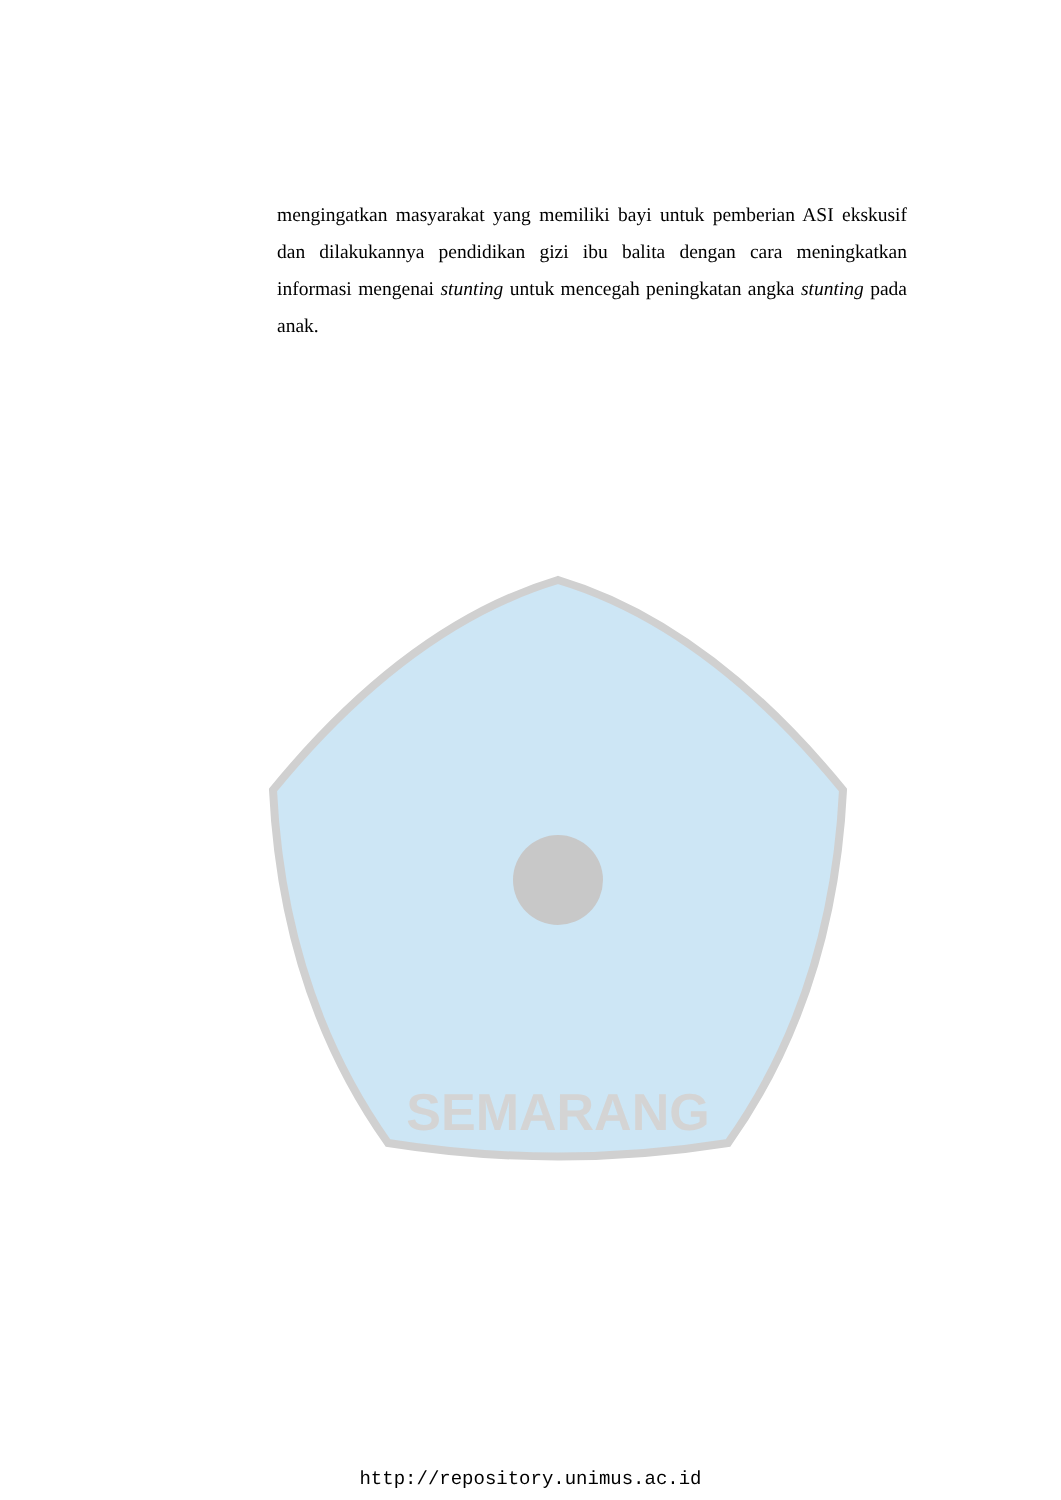SEMARANG
mengingatkan masyarakat yang memiliki bayi untuk pemberian ASI ekskusif dan dilakukannya pendidikan gizi ibu balita dengan cara meningkatkan informasi mengenai stunting untuk mencegah peningkatan angka stunting pada anak.
http://repository.unimus.ac.id